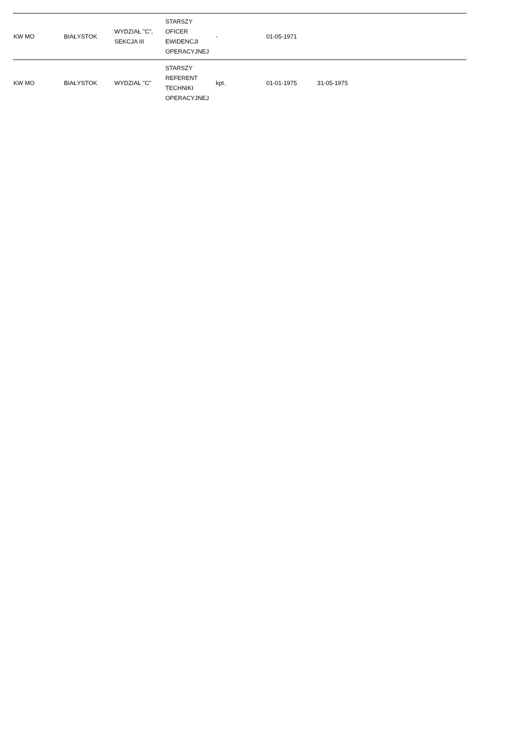| KW MO | BIAŁYSTOK | WYDZIAŁ "C", SEKCJA III | STARSZY OFICER EWIDENCJI OPERACYJNEJ | - | 01-05-1971 | | |
| KW MO | BIAŁYSTOK | WYDZIAŁ "C" | STARSZY REFERENT TECHNIKI OPERACYJNEJ | kpt. | 01-01-1975 | 31-05-1975 | |